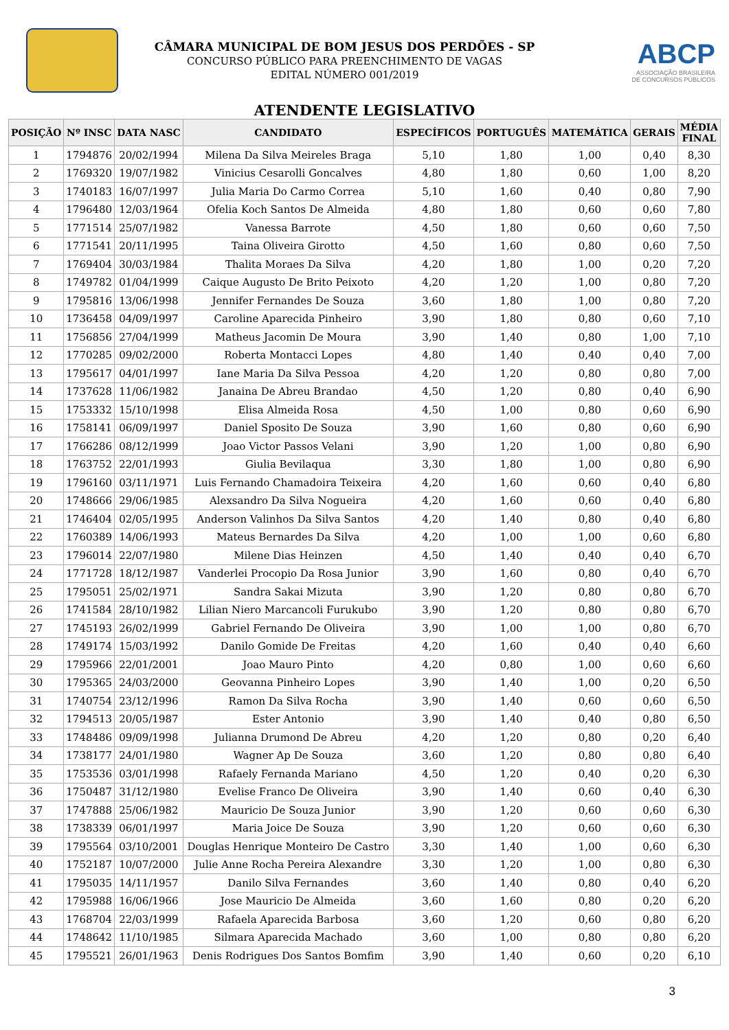CÂMARA MUNICIPAL DE BOM JESUS DOS PERDÕES - SP
CONCURSO PÚBLICO PARA PREENCHIMENTO DE VAGAS
EDITAL NÚMERO 001/2019
ABCP
ASSOCIAÇÃO BRASILEIRA
DE CONCURSOS PÚBLICOS
ATENDENTE LEGISLATIVO
| POSIÇÃO | Nº INSC | DATA NASC | CANDIDATO | ESPECÍFICOS | PORTUGUÊS | MATEMÁTICA | GERAIS | MÉDIA FINAL |
| --- | --- | --- | --- | --- | --- | --- | --- | --- |
| 1 | 1794876 | 20/02/1994 | Milena Da Silva Meireles Braga | 5,10 | 1,80 | 1,00 | 0,40 | 8,30 |
| 2 | 1769320 | 19/07/1982 | Vinicius Cesarolli Goncalves | 4,80 | 1,80 | 0,60 | 1,00 | 8,20 |
| 3 | 1740183 | 16/07/1997 | Julia Maria Do Carmo Correa | 5,10 | 1,60 | 0,40 | 0,80 | 7,90 |
| 4 | 1796480 | 12/03/1964 | Ofelia Koch Santos De Almeida | 4,80 | 1,80 | 0,60 | 0,60 | 7,80 |
| 5 | 1771514 | 25/07/1982 | Vanessa Barrote | 4,50 | 1,80 | 0,60 | 0,60 | 7,50 |
| 6 | 1771541 | 20/11/1995 | Taina Oliveira Girotto | 4,50 | 1,60 | 0,80 | 0,60 | 7,50 |
| 7 | 1769404 | 30/03/1984 | Thalita Moraes Da Silva | 4,20 | 1,80 | 1,00 | 0,20 | 7,20 |
| 8 | 1749782 | 01/04/1999 | Caique Augusto De Brito Peixoto | 4,20 | 1,20 | 1,00 | 0,80 | 7,20 |
| 9 | 1795816 | 13/06/1998 | Jennifer Fernandes De Souza | 3,60 | 1,80 | 1,00 | 0,80 | 7,20 |
| 10 | 1736458 | 04/09/1997 | Caroline Aparecida Pinheiro | 3,90 | 1,80 | 0,80 | 0,60 | 7,10 |
| 11 | 1756856 | 27/04/1999 | Matheus Jacomin De Moura | 3,90 | 1,40 | 0,80 | 1,00 | 7,10 |
| 12 | 1770285 | 09/02/2000 | Roberta Montacci Lopes | 4,80 | 1,40 | 0,40 | 0,40 | 7,00 |
| 13 | 1795617 | 04/01/1997 | Iane Maria Da Silva Pessoa | 4,20 | 1,20 | 0,80 | 0,80 | 7,00 |
| 14 | 1737628 | 11/06/1982 | Janaina De Abreu Brandao | 4,50 | 1,20 | 0,80 | 0,40 | 6,90 |
| 15 | 1753332 | 15/10/1998 | Elisa Almeida Rosa | 4,50 | 1,00 | 0,80 | 0,60 | 6,90 |
| 16 | 1758141 | 06/09/1997 | Daniel Sposito De Souza | 3,90 | 1,60 | 0,80 | 0,60 | 6,90 |
| 17 | 1766286 | 08/12/1999 | Joao Victor Passos Velani | 3,90 | 1,20 | 1,00 | 0,80 | 6,90 |
| 18 | 1763752 | 22/01/1993 | Giulia Bevilaqua | 3,30 | 1,80 | 1,00 | 0,80 | 6,90 |
| 19 | 1796160 | 03/11/1971 | Luis Fernando Chamadoira Teixeira | 4,20 | 1,60 | 0,60 | 0,40 | 6,80 |
| 20 | 1748666 | 29/06/1985 | Alexsandro Da Silva Nogueira | 4,20 | 1,60 | 0,60 | 0,40 | 6,80 |
| 21 | 1746404 | 02/05/1995 | Anderson Valinhos Da Silva Santos | 4,20 | 1,40 | 0,80 | 0,40 | 6,80 |
| 22 | 1760389 | 14/06/1993 | Mateus Bernardes Da Silva | 4,20 | 1,00 | 1,00 | 0,60 | 6,80 |
| 23 | 1796014 | 22/07/1980 | Milene Dias Heinzen | 4,50 | 1,40 | 0,40 | 0,40 | 6,70 |
| 24 | 1771728 | 18/12/1987 | Vanderlei Procopio Da Rosa Junior | 3,90 | 1,60 | 0,80 | 0,40 | 6,70 |
| 25 | 1795051 | 25/02/1971 | Sandra Sakai Mizuta | 3,90 | 1,20 | 0,80 | 0,80 | 6,70 |
| 26 | 1741584 | 28/10/1982 | Lilian Niero Marcancoli Furukubo | 3,90 | 1,20 | 0,80 | 0,80 | 6,70 |
| 27 | 1745193 | 26/02/1999 | Gabriel Fernando De Oliveira | 3,90 | 1,00 | 1,00 | 0,80 | 6,70 |
| 28 | 1749174 | 15/03/1992 | Danilo Gomide De Freitas | 4,20 | 1,60 | 0,40 | 0,40 | 6,60 |
| 29 | 1795966 | 22/01/2001 | Joao Mauro Pinto | 4,20 | 0,80 | 1,00 | 0,60 | 6,60 |
| 30 | 1795365 | 24/03/2000 | Geovanna Pinheiro Lopes | 3,90 | 1,40 | 1,00 | 0,20 | 6,50 |
| 31 | 1740754 | 23/12/1996 | Ramon Da Silva Rocha | 3,90 | 1,40 | 0,60 | 0,60 | 6,50 |
| 32 | 1794513 | 20/05/1987 | Ester Antonio | 3,90 | 1,40 | 0,40 | 0,80 | 6,50 |
| 33 | 1748486 | 09/09/1998 | Julianna Drumond De Abreu | 4,20 | 1,20 | 0,80 | 0,20 | 6,40 |
| 34 | 1738177 | 24/01/1980 | Wagner Ap De Souza | 3,60 | 1,20 | 0,80 | 0,80 | 6,40 |
| 35 | 1753536 | 03/01/1998 | Rafaely Fernanda Mariano | 4,50 | 1,20 | 0,40 | 0,20 | 6,30 |
| 36 | 1750487 | 31/12/1980 | Evelise Franco De Oliveira | 3,90 | 1,40 | 0,60 | 0,40 | 6,30 |
| 37 | 1747888 | 25/06/1982 | Mauricio De Souza Junior | 3,90 | 1,20 | 0,60 | 0,60 | 6,30 |
| 38 | 1738339 | 06/01/1997 | Maria Joice De Souza | 3,90 | 1,20 | 0,60 | 0,60 | 6,30 |
| 39 | 1795564 | 03/10/2001 | Douglas Henrique Monteiro De Castro | 3,30 | 1,40 | 1,00 | 0,60 | 6,30 |
| 40 | 1752187 | 10/07/2000 | Julie Anne Rocha Pereira Alexandre | 3,30 | 1,20 | 1,00 | 0,80 | 6,30 |
| 41 | 1795035 | 14/11/1957 | Danilo Silva Fernandes | 3,60 | 1,40 | 0,80 | 0,40 | 6,20 |
| 42 | 1795988 | 16/06/1966 | Jose Mauricio De Almeida | 3,60 | 1,60 | 0,80 | 0,20 | 6,20 |
| 43 | 1768704 | 22/03/1999 | Rafaela Aparecida Barbosa | 3,60 | 1,20 | 0,60 | 0,80 | 6,20 |
| 44 | 1748642 | 11/10/1985 | Silmara Aparecida Machado | 3,60 | 1,00 | 0,80 | 0,80 | 6,20 |
| 45 | 1795521 | 26/01/1963 | Denis Rodrigues Dos Santos Bomfim | 3,90 | 1,40 | 0,60 | 0,20 | 6,10 |
3